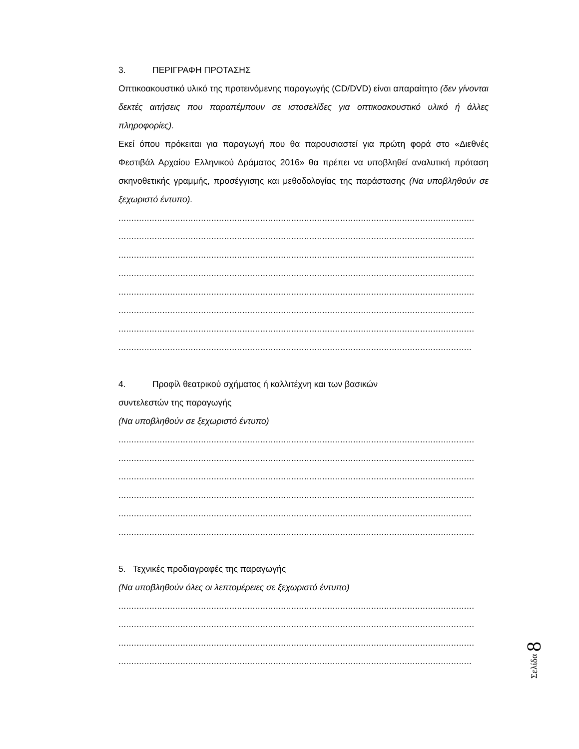3. ΠΕΡΙΓΡΑΦΗ ΠΡΟΤΑΣΗΣ
Οπτικοακουστικό υλικό της προτεινόμενης παραγωγής (CD/DVD) είναι απαραίτητο (δεν γίνονται δεκτές αιτήσεις που παραπέμπουν σε ιστοσελίδες για οπτικοακουστικό υλικό ή άλλες πληροφορίες).
Εκεί όπου πρόκειται για παραγωγή που θα παρουσιαστεί για πρώτη φορά στο «Διεθνές Φεστιβάλ Αρχαίου Ελληνικού Δράματος 2016» θα πρέπει να υποβληθεί αναλυτική πρόταση σκηνοθετικής γραμμής, προσέγγισης και μεθοδολογίας της παράστασης (Να υποβληθούν σε ξεχωριστό έντυπο).
..........................................................................................................................................
..........................................................................................................................................
..........................................................................................................................................
..........................................................................................................................................
..........................................................................................................................................
..........................................................................................................................................
..........................................................................................................................................
.........................................................................................................................................
4. Προφίλ θεατρικού σχήματος ή καλλιτέχνη και των βασικών
συντελεστών της παραγωγής
(Να υποβληθούν σε ξεχωριστό έντυπο)
..........................................................................................................................................
..........................................................................................................................................
..........................................................................................................................................
..........................................................................................................................................
.........................................................................................................................................
..........................................................................................................................................
5. Τεχνικές προδιαγραφές της παραγωγής
(Να υποβληθούν όλες οι λεπτομέρειες σε ξεχωριστό έντυπο)
..........................................................................................................................................
..........................................................................................................................................
..........................................................................................................................................
.........................................................................................................................................
Σελίδα 8